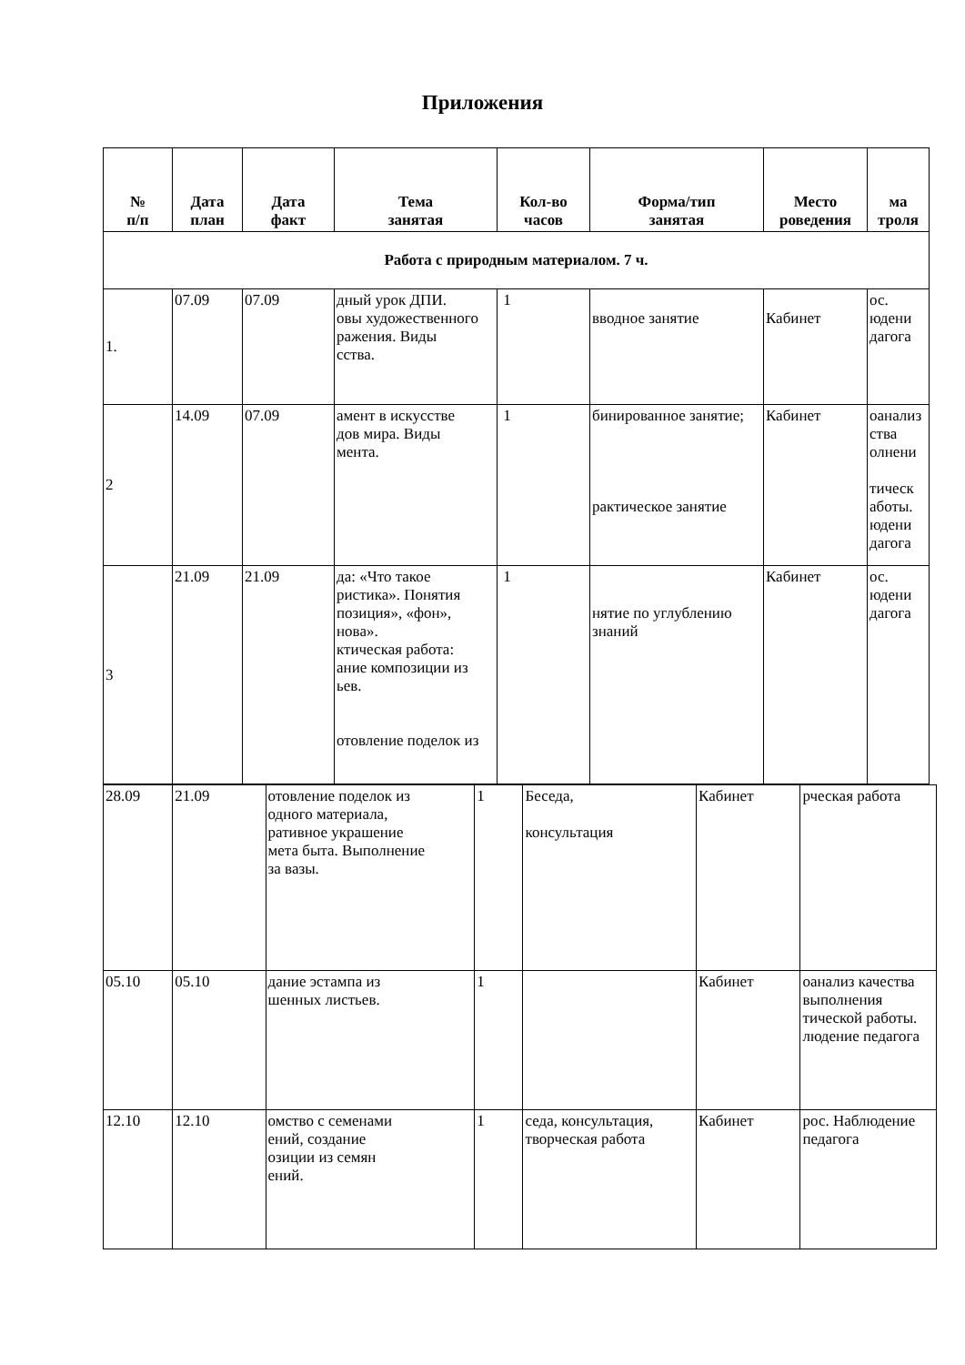Приложения
| № п/п | Дата план | Дата факт | Тема занятая | Кол-во часов | Форма/тип занятая | Место роведения | ма троля |
| --- | --- | --- | --- | --- | --- | --- | --- |
| Работа с природным материалом. 7 ч. | | | | | | | |
| 1. | 07.09 | 07.09 | дный урок ДПИ. овы художественного ражения. Виды сства. | 1 | вводное занятие | Кабинет | ос. юдени дагога |
| 2 | 14.09 | 07.09 | амент в искусстве дов мира. Виды мента. | 1 | бинированное занятие; рактическое занятие | Кабинет | оанализ ства олнени тическ аботы. юдени дагога |
| 3 | 21.09 | 21.09 | да: «Что такое ристика». Понятия позиция», «фон», нова». ктическая работа: ание композиции из ьев. отовление поделок из | 1 | нятие по углублению знаний | Кабинет | ос. юдени дагога |
| 28.09 | 21.09 | отовление поделок из одного материала, ративное украшение мета быта. Выполнение за вазы. | 1 | Беседа, консультация | Кабинет | рческая работа |
| 05.10 | 05.10 | дание эстампа из шенных листьев. | 1 | | Кабинет | оанализ качества выполнения тической работы. людение педагога |
| 12.10 | 12.10 | омство с семенами ений, создание озиции из семян ений. | 1 | седа, консультация, творческая работа | Кабинет | рос. Наблюдение педагога |